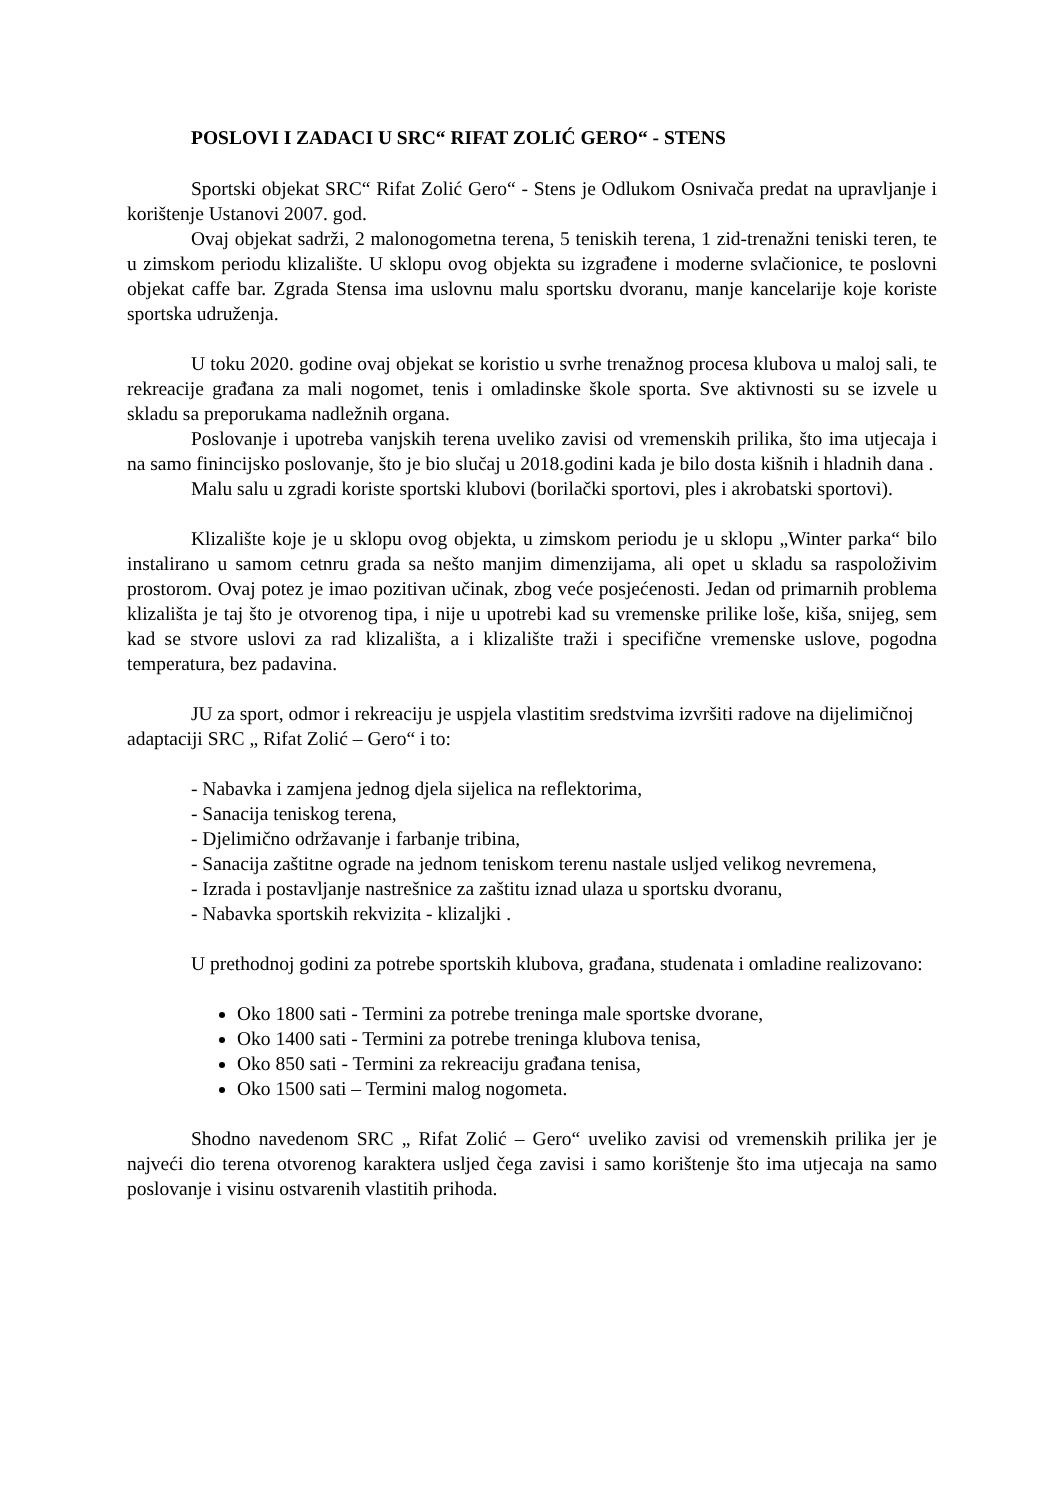POSLOVI I ZADACI U SRC“ RIFAT ZOLIĆ GERO“ - STENS
Sportski objekat SRC“ Rifat Zolić Gero“ - Stens je Odlukom Osnivača predat na upravljanje i korištenje Ustanovi 2007. god.
Ovaj objekat sadrži, 2 malonogometna terena, 5 teniskih terena, 1 zid-trenažni teniski teren, te u zimskom periodu klizalište. U sklopu ovog objekta su izgrađene i moderne svlačionice, te poslovni objekat caffe bar. Zgrada Stensa ima uslovnu malu sportsku dvoranu, manje kancelarije koje koriste sportska udruženja.
U toku 2020. godine ovaj objekat se koristio u svrhe trenažnog procesa klubova u maloj sali, te rekreacije građana za mali nogomet, tenis i omladinske škole sporta. Sve aktivnosti su se izvele u skladu sa preporukama nadležnih organa.
Poslovanje i upotreba vanjskih terena uveliko zavisi od vremenskih prilika, što ima utjecaja i na samo finincijsko poslovanje, što je bio slučaj u 2018.godini kada je bilo dosta kišnih i hladnih dana .
Malu salu u zgradi koriste sportski klubovi (borilački sportovi, ples i akrobatski sportovi).
Klizalište koje je u sklopu ovog objekta, u zimskom periodu je u sklopu „Winter parka“ bilo instalirano u samom cetnru grada sa nešto manjim dimenzijama, ali opet u skladu sa raspoloživim prostorom. Ovaj potez je imao pozitivan učinak, zbog veće posjećenosti. Jedan od primarnih problema klizališta je taj što je otvorenog tipa, i nije u upotrebi kad su vremenske prilike loše, kiša, snijeg, sem kad se stvore uslovi za rad klizališta, a i klizalište traži i specifične vremenske uslove, pogodna temperatura, bez padavina.
JU za sport, odmor i rekreaciju je uspjela vlastitim sredstvima izvršiti radove na dijelimičnoj adaptaciji SRC „ Rifat Zolić – Gero“ i to:
- Nabavka i zamjena jednog djela sijelica na reflektorima,
- Sanacija teniskog terena,
- Djelimično održavanje i farbanje tribina,
- Sanacija zaštitne ograde na jednom teniskom terenu nastale usljed velikog nevremena,
- Izrada i postavljanje nastrešnice za zaštitu iznad ulaza u sportsku dvoranu,
- Nabavka sportskih rekvizita - klizaljki .
U prethodnoj godini za potrebe sportskih klubova, građana, studenata i omladine realizovano:
Oko 1800 sati - Termini za potrebe treninga male sportske dvorane,
Oko 1400 sati - Termini za potrebe treninga klubova tenisa,
Oko 850 sati - Termini za rekreaciju građana tenisa,
Oko 1500 sati – Termini malog nogometa.
Shodno navedenom SRC „ Rifat Zolić – Gero“ uveliko zavisi od vremenskih prilika jer je najveći dio terena otvorenog karaktera usljed čega zavisi i samo korištenje što ima utjecaja na samo poslovanje i visinu ostvarenih vlastitih prihoda.